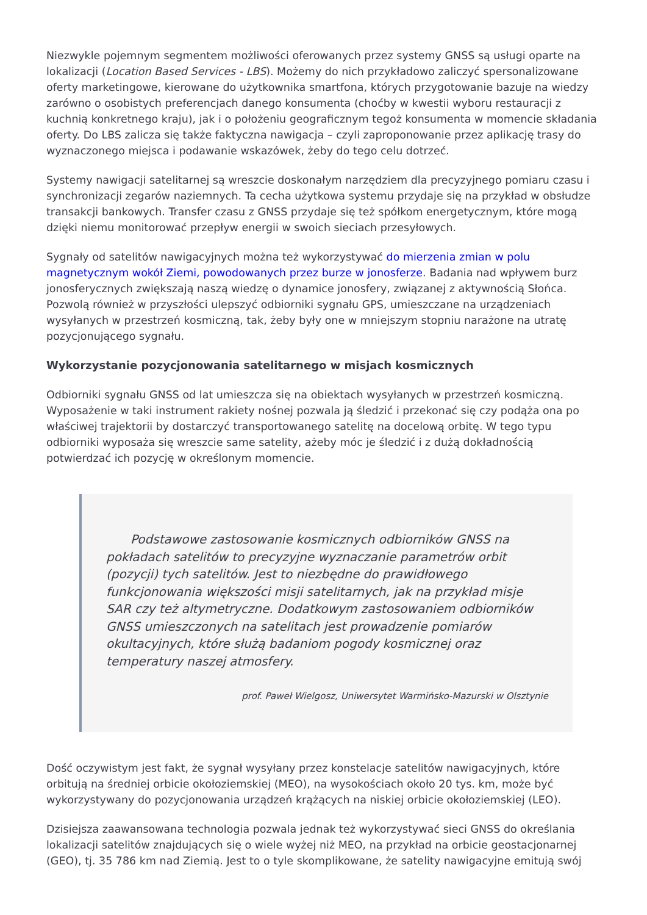Niezwykle pojemnym segmentem możliwości oferowanych przez systemy GNSS są usługi oparte na lokalizacji (Location Based Services - LBS). Możemy do nich przykładowo zaliczyć spersonalizowane oferty marketingowe, kierowane do użytkownika smartfona, których przygotowanie bazuje na wiedzy zarówno o osobistych preferencjach danego konsumenta (choćby w kwestii wyboru restauracji z kuchnią konkretnego kraju), jak i o położeniu geograficznym tegoż konsumenta w momencie składania oferty. Do LBS zalicza się także faktyczna nawigacja – czyli zaproponowanie przez aplikację trasy do wyznaczonego miejsca i podawanie wskazówek, żeby do tego celu dotrzeć.
Systemy nawigacji satelitarnej są wreszcie doskonałym narzędziem dla precyzyjnego pomiaru czasu i synchronizacji zegarów naziemnych. Ta cecha użytkowa systemu przydaje się na przykład w obsłudze transakcji bankowych. Transfer czasu z GNSS przydaje się też spółkom energetycznym, które mogą dzięki niemu monitorować przepływ energii w swoich sieciach przesyłowych.
Sygnały od satelitów nawigacyjnych można też wykorzystywać do mierzenia zmian w polu magnetycznym wokół Ziemi, powodowanych przez burze w jonosferze. Badania nad wpływem burz jonosferycznych zwiększają naszą wiedzę o dynamice jonosfery, związanej z aktywnością Słońca. Pozwolą również w przyszłości ulepszyć odbiorniki sygnału GPS, umieszczane na urządzeniach wysyłanych w przestrzeń kosmiczną, tak, żeby były one w mniejszym stopniu narażone na utratę pozycjonującego sygnału.
Wykorzystanie pozycjonowania satelitarnego w misjach kosmicznych
Odbiorniki sygnału GNSS od lat umieszcza się na obiektach wysyłanych w przestrzeń kosmiczną. Wyposażenie w taki instrument rakiety nośnej pozwala ją śledzić i przekonać się czy podąża ona po właściwej trajektorii by dostarczyć transportowanego satelitę na docelową orbitę. W tego typu odbiorniki wyposaża się wreszcie same satelity, ażeby móc je śledzić i z dużą dokładnością potwierdzać ich pozycję w określonym momencie.
Podstawowe zastosowanie kosmicznych odbiorników GNSS na pokładach satelitów to precyzyjne wyznaczanie parametrów orbit (pozycji) tych satelitów. Jest to niezbędne do prawidłowego funkcjonowania większości misji satelitarnych, jak na przykład misje SAR czy też altymetryczne. Dodatkowym zastosowaniem odbiorników GNSS umieszczonych na satelitach jest prowadzenie pomiarów okultacyjnych, które służą badaniom pogody kosmicznej oraz temperatury naszej atmosfery.
prof. Paweł Wielgosz, Uniwersytet Warmińsko-Mazurski w Olsztynie
Dość oczywistym jest fakt, że sygnał wysyłany przez konstelacje satelitów nawigacyjnych, które orbitują na średniej orbicie okołoziemskiej (MEO), na wysokościach około 20 tys. km, może być wykorzystywany do pozycjonowania urządzeń krążących na niskiej orbicie okołoziemskiej (LEO).
Dzisiejsza zaawansowana technologia pozwala jednak też wykorzystywać sieci GNSS do określania lokalizacji satelitów znajdujących się o wiele wyżej niż MEO, na przykład na orbicie geostacjonarnej (GEO), tj. 35 786 km nad Ziemią. Jest to o tyle skomplikowane, że satelity nawigacyjne emitują swój